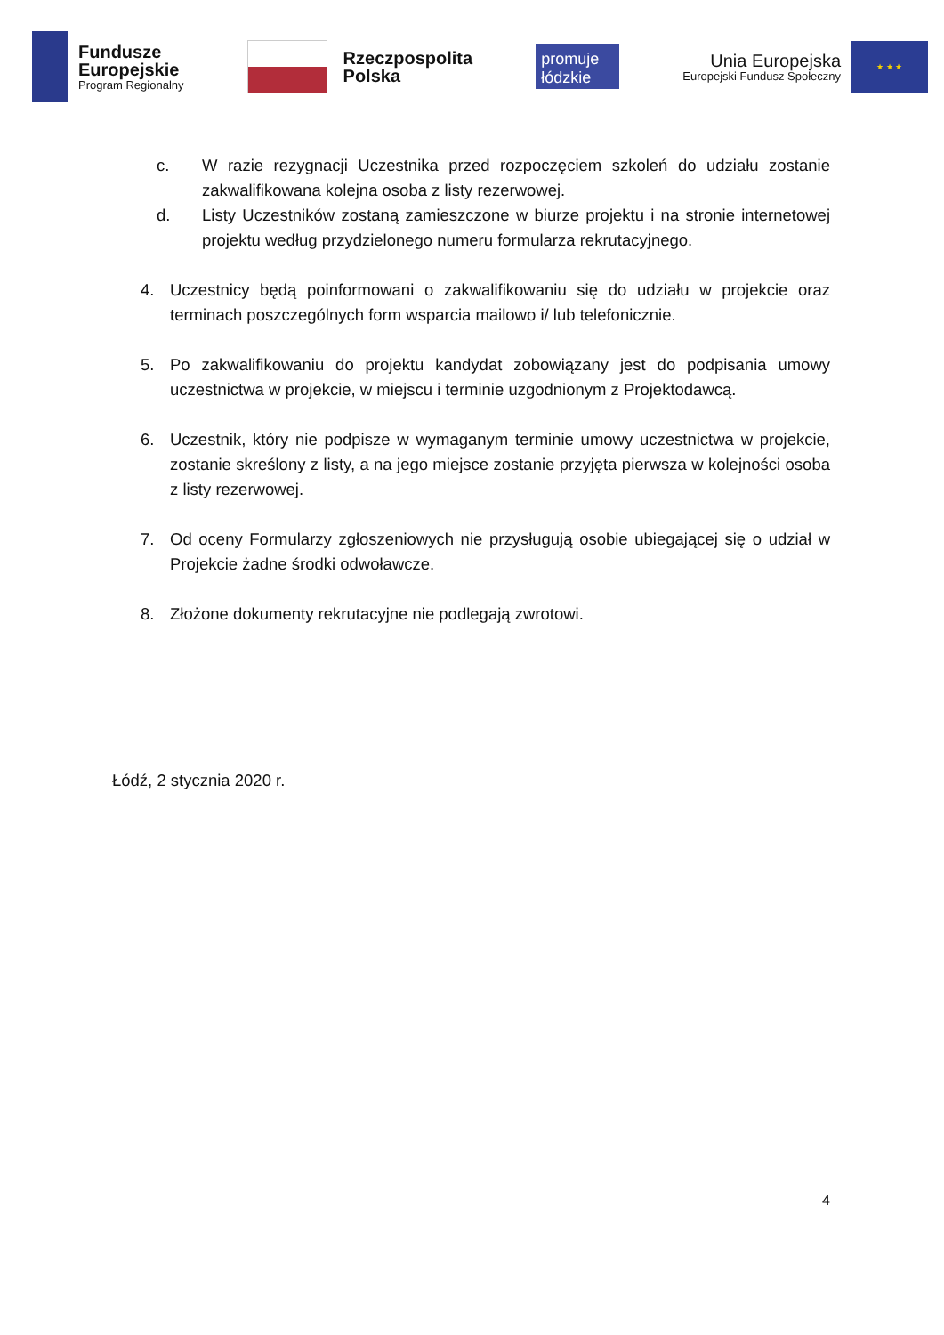Fundusze
Europejskie
Program Regionalny
Rzeczpospolita
Polska
promuje łódzkie
Unia Europejska
Europejski Fundusz Społeczny
★ ★ ★
c. W razie rezygnacji Uczestnika przed rozpoczęciem szkoleń do udziału zostanie zakwalifikowana kolejna osoba z listy rezerwowej.
d. Listy Uczestników zostaną zamieszczone w biurze projektu i na stronie internetowej projektu według przydzielonego numeru formularza rekrutacyjnego.
4. Uczestnicy będą poinformowani o zakwalifikowaniu się do udziału w projekcie oraz terminach poszczególnych form wsparcia mailowo i/ lub telefonicznie.
5. Po zakwalifikowaniu do projektu kandydat zobowiązany jest do podpisania umowy uczestnictwa w projekcie, w miejscu i terminie uzgodnionym z Projektodawcą.
6. Uczestnik, który nie podpisze w wymaganym terminie umowy uczestnictwa w projekcie, zostanie skreślony z listy, a na jego miejsce zostanie przyjęta pierwsza w kolejności osoba z listy rezerwowej.
7. Od oceny Formularzy zgłoszeniowych nie przysługują osobie ubiegającej się o udział w Projekcie żadne środki odwoławcze.
8. Złożone dokumenty rekrutacyjne nie podlegają zwrotowi.
Łódź, 2 stycznia 2020 r.
4